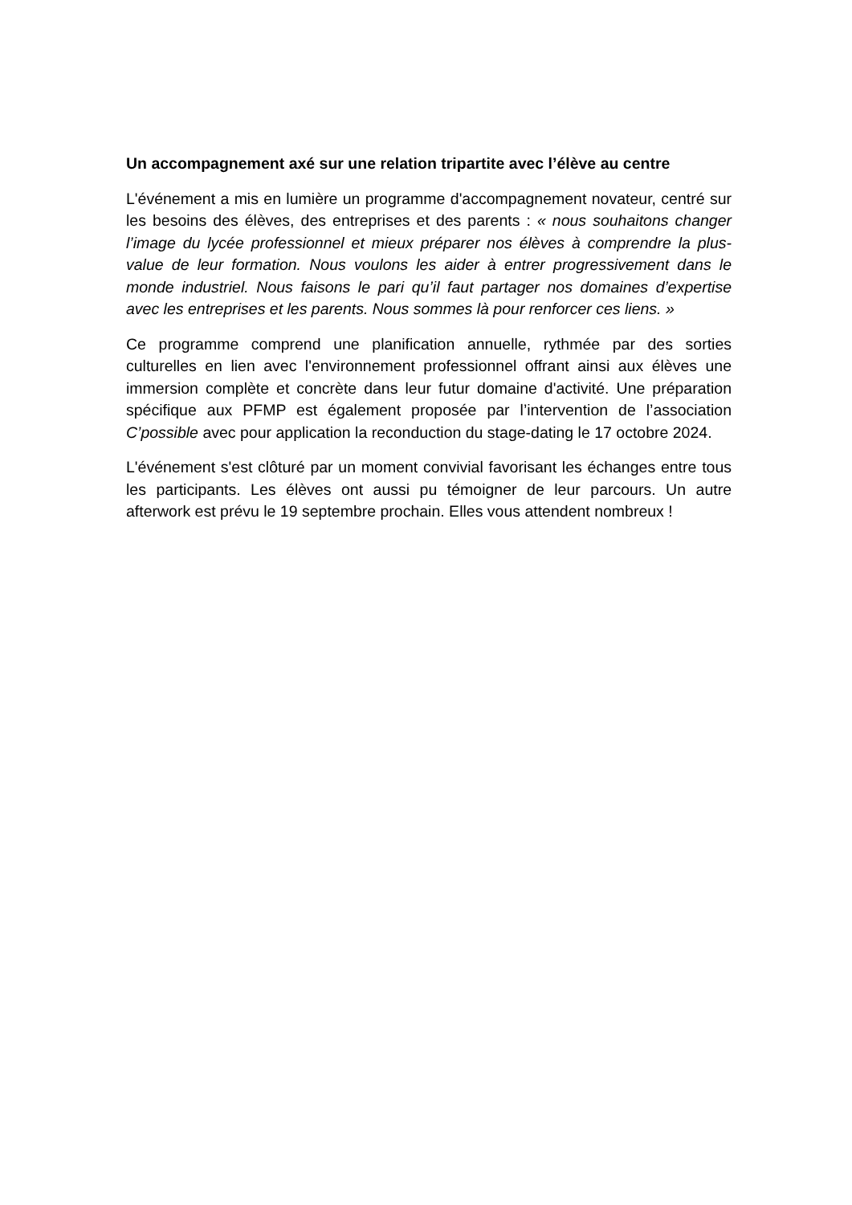Un accompagnement axé sur une relation tripartite avec l’élève au centre
L'événement a mis en lumière un programme d'accompagnement novateur, centré sur les besoins des élèves, des entreprises et des parents : « nous souhaitons changer l’image du lycée professionnel et mieux préparer nos élèves à comprendre la plus-value de leur formation. Nous voulons les aider à entrer progressivement dans le monde industriel. Nous faisons le pari qu’il faut partager nos domaines d’expertise avec les entreprises et les parents. Nous sommes là pour renforcer ces liens. »
Ce programme comprend une planification annuelle, rythmée par des sorties culturelles en lien avec l'environnement professionnel offrant ainsi aux élèves une immersion complète et concrète dans leur futur domaine d'activité. Une préparation spécifique aux PFMP est également proposée par l’intervention de l’association C’possible avec pour application la reconduction du stage-dating le 17 octobre 2024.
L'événement s'est clôturé par un moment convivial favorisant les échanges entre tous les participants. Les élèves ont aussi pu témoigner de leur parcours. Un autre afterwork est prévu le 19 septembre prochain. Elles vous attendent nombreux !